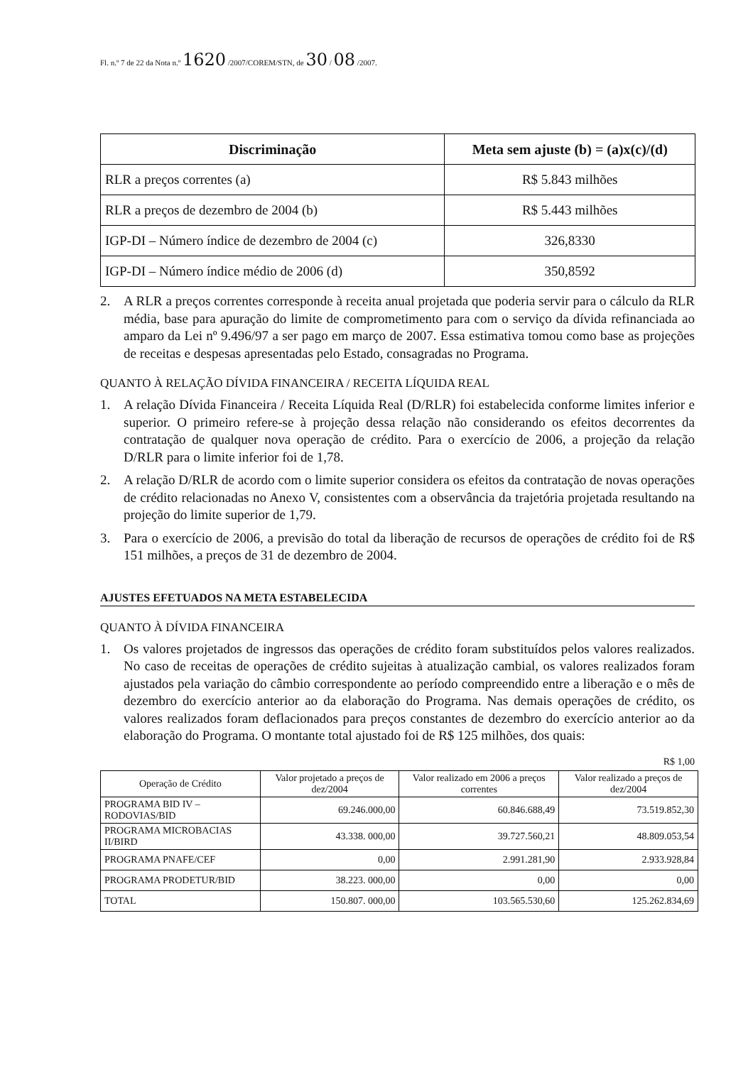Fl. n.º 7 de 22 da Nota n.º 1620 /2007/COREM/STN, de 30 / 08 /2007.
| Discriminação | Meta sem ajuste (b) = (a)x(c)/(d) |
| --- | --- |
| RLR a preços correntes (a) | R$ 5.843 milhões |
| RLR a preços de dezembro de 2004 (b) | R$ 5.443 milhões |
| IGP-DI – Número índice de dezembro de 2004 (c) | 326,8330 |
| IGP-DI – Número índice médio de 2006 (d) | 350,8592 |
2. A RLR a preços correntes corresponde à receita anual projetada que poderia servir para o cálculo da RLR média, base para apuração do limite de comprometimento para com o serviço da dívida refinanciada ao amparo da Lei nº 9.496/97 a ser pago em março de 2007. Essa estimativa tomou como base as projeções de receitas e despesas apresentadas pelo Estado, consagradas no Programa.
QUANTO À RELAÇÃO DÍVIDA FINANCEIRA / RECEITA LÍQUIDA REAL
1. A relação Dívida Financeira / Receita Líquida Real (D/RLR) foi estabelecida conforme limites inferior e superior. O primeiro refere-se à projeção dessa relação não considerando os efeitos decorrentes da contratação de qualquer nova operação de crédito. Para o exercício de 2006, a projeção da relação D/RLR para o limite inferior foi de 1,78.
2. A relação D/RLR de acordo com o limite superior considera os efeitos da contratação de novas operações de crédito relacionadas no Anexo V, consistentes com a observância da trajetória projetada resultando na projeção do limite superior de 1,79.
3. Para o exercício de 2006, a previsão do total da liberação de recursos de operações de crédito foi de R$ 151 milhões, a preços de 31 de dezembro de 2004.
AJUSTES EFETUADOS NA META ESTABELECIDA
QUANTO À DÍVIDA FINANCEIRA
1. Os valores projetados de ingressos das operações de crédito foram substituídos pelos valores realizados. No caso de receitas de operações de crédito sujeitas à atualização cambial, os valores realizados foram ajustados pela variação do câmbio correspondente ao período compreendido entre a liberação e o mês de dezembro do exercício anterior ao da elaboração do Programa. Nas demais operações de crédito, os valores realizados foram deflacionados para preços constantes de dezembro do exercício anterior ao da elaboração do Programa. O montante total ajustado foi de R$ 125 milhões, dos quais:
R$ 1,00
| Operação de Crédito | Valor projetado a preços de dez/2004 | Valor realizado em 2006 a preços correntes | Valor realizado a preços de dez/2004 |
| --- | --- | --- | --- |
| PROGRAMA BID IV – RODOVIAS/BID | 69.246.000,00 | 60.846.688,49 | 73.519.852,30 |
| PROGRAMA MICROBACIAS II/BIRD | 43.338. 000,00 | 39.727.560,21 | 48.809.053,54 |
| PROGRAMA PNAFE/CEF | 0,00 | 2.991.281,90 | 2.933.928,84 |
| PROGRAMA PRODETUR/BID | 38.223. 000,00 | 0,00 | 0,00 |
| TOTAL | 150.807. 000,00 | 103.565.530,60 | 125.262.834,69 |